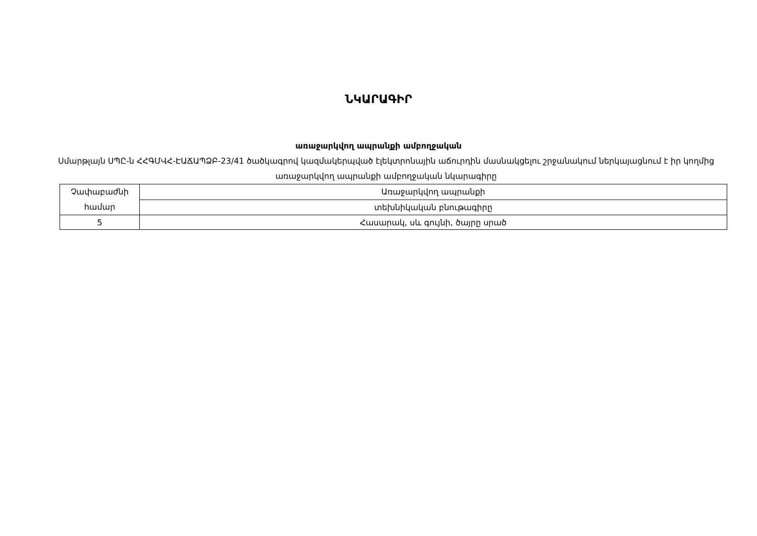ՆԿԱՐԱԳԻՐ
առաջարկվող ապրանքի ամբողջական
Սմարթլայն ՍՊԸ-ն ՀՀԳՄՎՀ-ԷԱՃԱՊՁԲ-23/41 ծածկագրով կազմակերպված էլեկտրոնային աճուրդին մասնակցելու շրջանակում ներկայացնում է իր կողմից առաջարկվող ապրանքի ամբողջական նկարագիրը
| Չափաբաժնի համար | Առաջարկվող ապրանքի |
| | տեխնիկական բնութագիրը |
| 5 | Հասարակ, սև գույնի, ծայրը սրած |